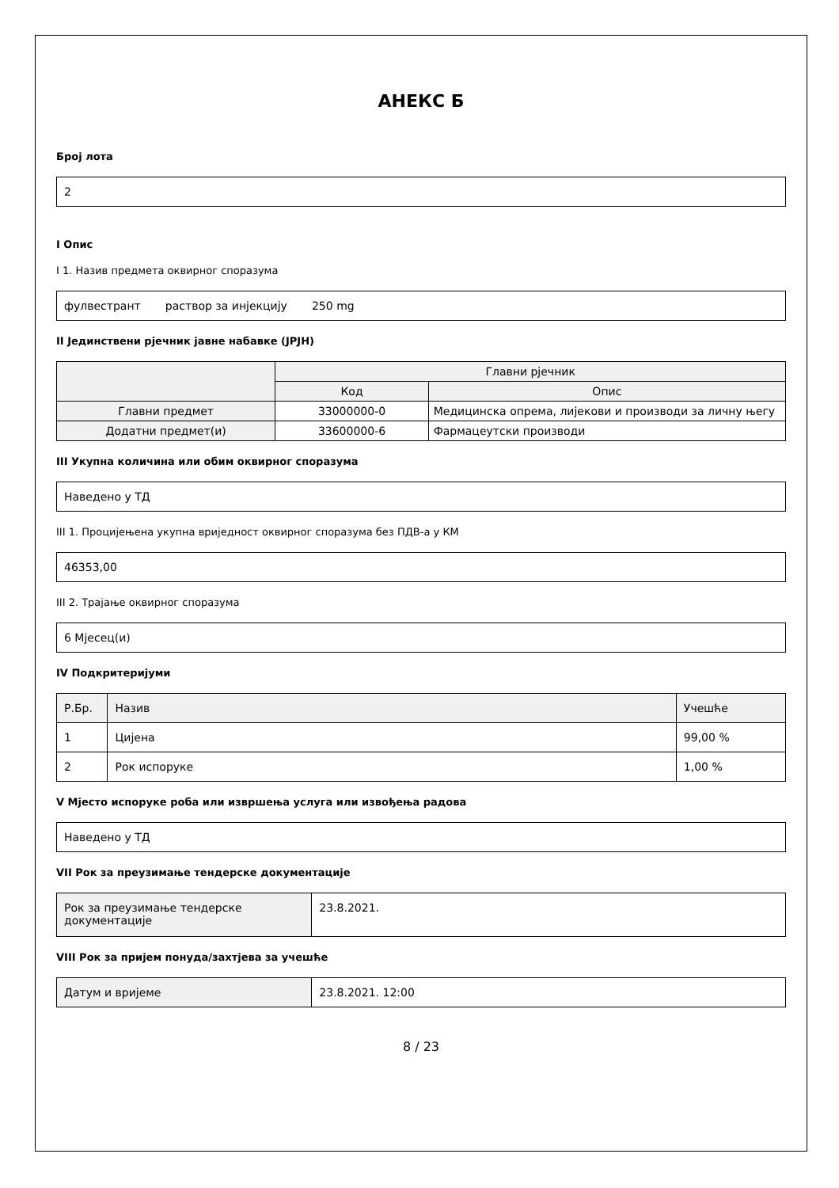АНЕКС Б
Број лота
2
I Опис
I 1. Назив предмета оквирног споразума
фулвестрант раствор за инјекцију 250 mg
II Јединствени рјечник јавне набавке (JPJH)
| | Главни рјечник | |
| --- | --- | --- |
| | Код | Опис |
| Главни предмет | 33000000-0 | Медицинска опрема, лијекови и производи за личну његу |
| Додатни предмет(и) | 33600000-6 | Фармацеутски производи |
III Укупна количина или обим оквирног споразума
Наведено у ТД
III 1. Процијењена укупна вриједност оквирног споразума без ПДВ-а у КМ
46353,00
III 2. Трајање оквирног споразума
6 Мјесец(и)
IV Подкритеријуми
| Р.Бр. | Назив | Учешће |
| 1 | Цијена | 99,00 % |
| 2 | Рок испоруке | 1,00 % |
V Мјесто испоруке роба или извршења услуга или извођења радова
Наведено у ТД
VII Рок за преузимање тендерске документације
| Рок за преузимање тендерске документације | 23.8.2021. |
VIII Рок за пријем понуда/захтјева за учешће
| Датум и вријеме | 23.8.2021. 12:00 |
8 / 23